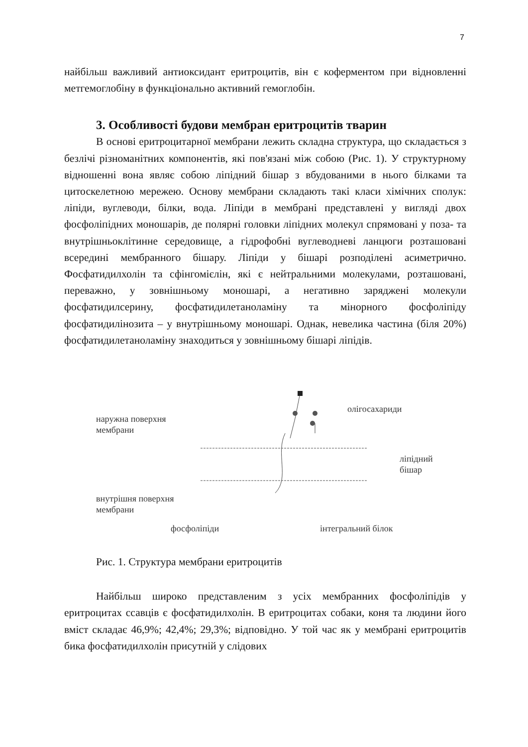7
найбільш важливий антиоксидант еритроцитів, він є коферментом при відновленні метгемоглобіну в функціонально активний гемоглобін.
3. Особливості будови мембран еритроцитів тварин
В основі еритроцитарної мембрани лежить складна структура, що складається з безлічі різноманітних компонентів, які пов'язані між собою (Рис. 1). У структурному відношенні вона являє собою ліпідний бішар з вбудованими в нього білками та цитоскелетною мережею. Основу мембрани складають такі класи хімічних сполук: ліпіди, вуглеводи, білки, вода. Ліпіди в мембрані представлені у вигляді двох фосфоліпідних моношарів, де полярні головки ліпідних молекул спрямовані у поза- та внутрішньоклітинне середовище, а гідрофобні вуглеводневі ланцюги розташовані всередині мембранного бішару. Ліпіди у бішарі розподілені асиметрично. Фосфатидилхолін та сфінгомієлін, які є нейтральними молекулами, розташовані, переважно, у зовнішньому моношарі, а негативно заряджені молекули фосфатидилсерину, фосфатидилетаноламіну та мінорного фосфоліпіду фосфатидилінозита – у внутрішньому моношарі. Однак, невелика частина (біля 20%) фосфатидилетаноламіну знаходиться у зовнішньому бішарі ліпідів.
наружна поверхня
мембрани
олігосахариди
ліпідний
бішар
внутрішня поверхня
мембрани
фосфоліпіди інтегральний білок
Рис. 1. Структура мембрани еритроцитів
Найбільш широко представленим з усіх мембранних фосфоліпідів у еритроцитах ссавців є фосфатидилхолін. В еритроцитах собаки, коня та людини його вміст складає 46,9%; 42,4%; 29,3%; відповідно. У той час як у мембрані еритроцитів бика фосфатидилхолін присутній у слідових